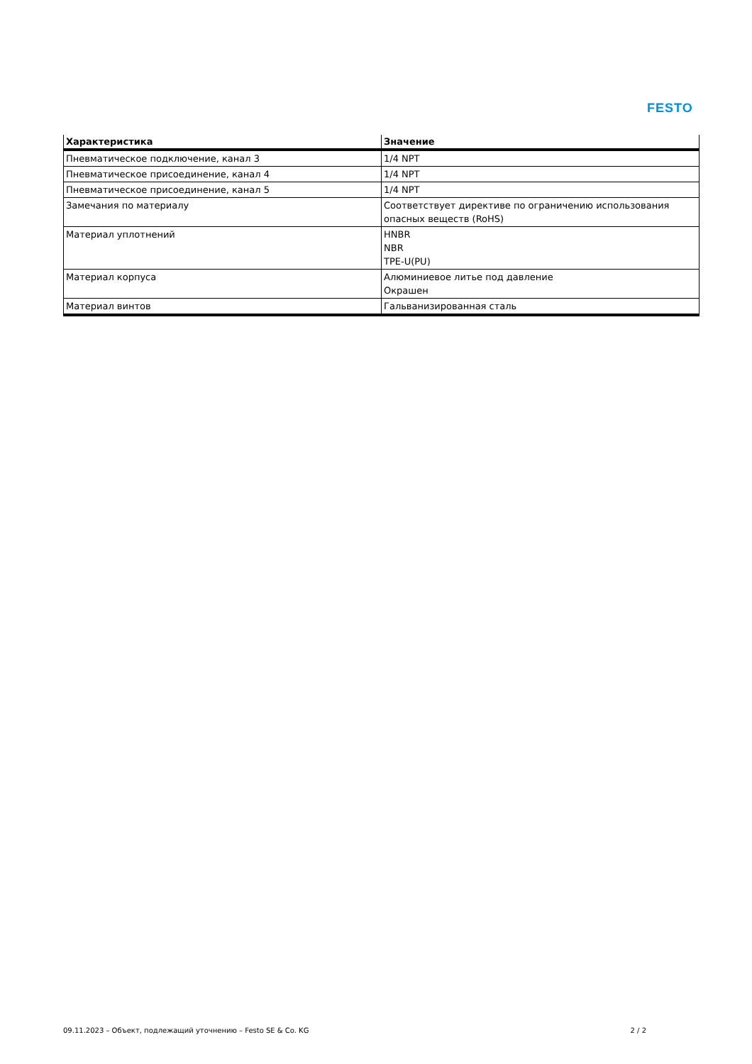FESTO
| Характеристика | Значение |
| --- | --- |
| Пневматическое подключение, канал 3 | 1/4 NPT |
| Пневматическое присоединение, канал 4 | 1/4 NPT |
| Пневматическое присоединение, канал 5 | 1/4 NPT |
| Замечания по материалу | Соответствует директиве по ограничению использования опасных веществ (RoHS) |
| Материал уплотнений | HNBR NBR TPE-U(PU) |
| Материал корпуса | Алюминиевое литье под давление Окрашен |
| Материал винтов | Гальванизированная сталь |
09.11.2023 – Объект, подлежащий уточнению – Festo SE & Co. KG 2 / 2